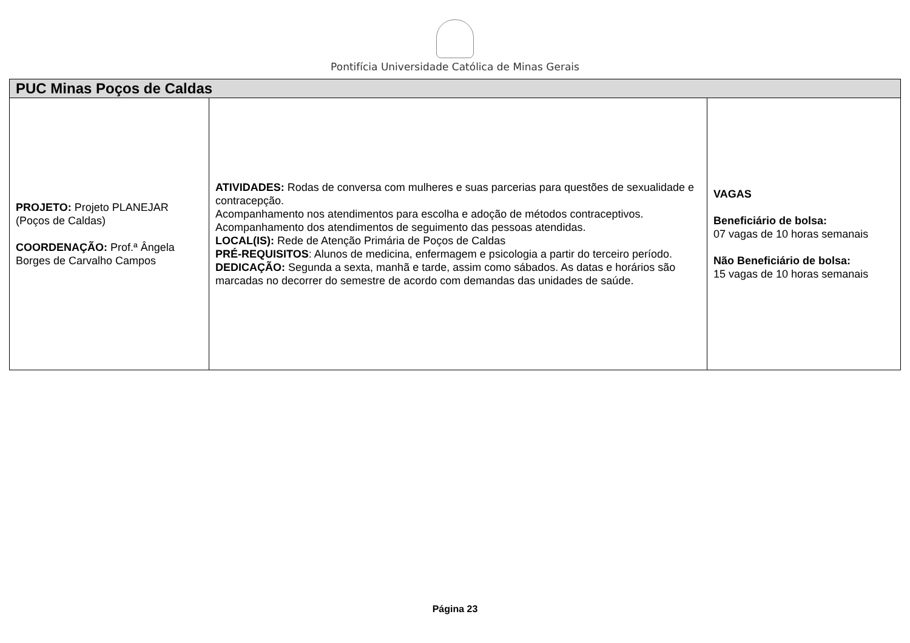Pontifícia Universidade Católica de Minas Gerais
| PUC Minas Poços de Caldas | | |
| --- | --- | --- |
| PROJETO: Projeto PLANEJAR (Poços de Caldas) COORDENAÇÃO: Prof.ª Ângela Borges de Carvalho Campos | ATIVIDADES: Rodas de conversa com mulheres e suas parcerias para questões de sexualidade e contracepção. Acompanhamento nos atendimentos para escolha e adoção de métodos contraceptivos. Acompanhamento dos atendimentos de seguimento das pessoas atendidas. LOCAL(IS): Rede de Atenção Primária de Poços de Caldas PRÉ-REQUISITOS : Alunos de medicina, enfermagem e psicologia a partir do terceiro período. DEDICAÇÃO: Segunda a sexta, manhã e tarde, assim como sábados. As datas e horários são marcadas no decorrer do semestre de acordo com demandas das unidades de saúde. | VAGAS Beneficiário de bolsa: 07 vagas de 10 horas semanais Não Beneficiário de bolsa: 15 vagas de 10 horas semanais |
Página 23